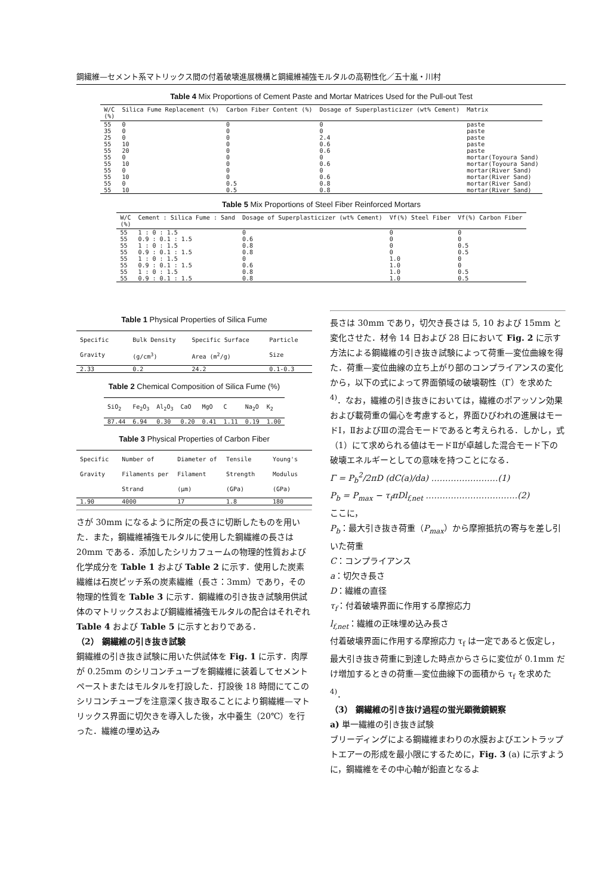鋼繊維—セメント系マトリックス間の付着破壊進展機構と鋼繊維補強モルタルの高靭性化／五十嵐・川村
Table 4 Mix Proportions of Cement Paste and Mortar Matrices Used for the Pull-out Test
| W/C (%) | Silica Fume Replacement (%) | Carbon Fiber Content (%) | Dosage of Superplasticizer (wt% Cement) | Matrix |
| --- | --- | --- | --- | --- |
| 55 | 0 | 0 | 0 | paste |
| 35 | 0 | 0 | 0 | paste |
| 25 | 0 | 0 | 2.4 | paste |
| 55 | 10 | 0 | 0.6 | paste |
| 55 | 20 | 0 | 0.6 | paste |
| 55 | 0 | 0 | 0 | mortar(Toyoura Sand) |
| 55 | 10 | 0 | 0.6 | mortar(Toyoura Sand) |
| 55 | 0 | 0 | 0 | mortar(River Sand) |
| 55 | 10 | 0 | 0.6 | mortar(River Sand) |
| 55 | 0 | 0.5 | 0.8 | mortar(River Sand) |
| 55 | 10 | 0.5 | 0.8 | mortar(River Sand) |
Table 5 Mix Proportions of Steel Fiber Reinforced Mortars
| W/C (%) | Cement : Silica Fume : Sand | Dosage of Superplasticizer (wt% Cement) | Vf(%) Steel Fiber | Vf(%) Carbon Fiber |
| --- | --- | --- | --- | --- |
| 55 | 1 : 0 : 1.5 | 0 | 0 | 0 |
| 55 | 0.9 : 0.1 : 1.5 | 0.6 | 0 | 0 |
| 55 | 1 : 0 : 1.5 | 0.8 | 0 | 0.5 |
| 55 | 0.9 : 0.1 : 1.5 | 0.8 | 0 | 0.5 |
| 55 | 1 : 0 : 1.5 | 0 | 1.0 | 0 |
| 55 | 0.9 : 0.1 : 1.5 | 0.6 | 1.0 | 0 |
| 55 | 1 : 0 : 1.5 | 0.8 | 1.0 | 0.5 |
| 55 | 0.9 : 0.1 : 1.5 | 0.8 | 1.0 | 0.5 |
Table 1 Physical Properties of Silica Fume
| Specific Gravity | Bulk Density (g/cm<sup>3</sup>) | Specific Surface Area (m<sup>2</sup>/g) | Particle Size |
| --- | --- | --- | --- |
| 2.33 | 0.2 | 24.2 | 0.1-0.3 |
Table 2 Chemical Composition of Silica Fume (%)
| SiO<sub>2</sub> | Fe<sub>2</sub>O<sub>3</sub> | Al<sub>2</sub>O<sub>3</sub> | CaO | MgO | C | Na<sub>2</sub>O | K<sub>2</sub> |
| --- | --- | --- | --- | --- | --- | --- | --- |
| 87.44 | 6.94 | 0.30 | 0.20 | 0.41 | 1.11 | 0.19 | 1.00 |
Table 3 Physical Properties of Carbon Fiber
| Specific Gravity | Number of Filaments per Strand | Diameter of Filament (μm) | Tensile Strength (GPa) | Young's Modulus (GPa) |
| --- | --- | --- | --- | --- |
| 1.90 | 4000 | 17 | 1.8 | 180 |
さが 30mm になるように所定の長さに切断したものを用いた．また，鋼繊維補強モルタルに使用した鋼繊維の長さは 20mm である．添加したシリカフュームの物理的性質および化学成分を Table 1 および Table 2 に示す．使用した炭素繊維は石炭ピッチ系の炭素繊維（長さ：3mm）であり，その物理的性質を Table 3 に示す．鋼繊維の引き抜き試験用供試体のマトリックスおよび鋼繊維補強モルタルの配合はそれぞれ Table 4 および Table 5 に示すとおりである．
（2） 鋼繊維の引き抜き試験
鋼繊維の引き抜き試験に用いた供試体を Fig. 1 に示す．肉厚が 0.25mm のシリコンチューブを鋼繊維に装着してセメントペーストまたはモルタルを打設した．打設後 18 時間にてこのシリコンチューブを注意深く抜き取ることにより鋼繊維—マトリックス界面に切欠きを導入した後，水中養生（20℃）を行った．繊維の埋め込み
長さは 30mm であり，切欠き長さは 5, 10 および 15mm と変化させた．材令 14 日および 28 日において Fig. 2 に示す方法による鋼繊維の引き抜き試験によって荷重—変位曲線を得た．荷重—変位曲線の立ち上がり部のコンプライアンスの変化から，以下の式によって界面領域の破壊靭性（Γ）を求めた<sup>4)</sup>．なお，繊維の引き抜きにおいては，繊維のポアッソン効果および載荷重の偏心を考慮すると，界面ひびわれの進展はモードⅠ，ⅡおよびⅢの混合モードであると考えられる．しかし，式（1）にて求められる値はモードⅡが卓越した混合モード下の破壊エネルギーとしての意味を持つことになる．
Γ = P<sub>b</sub><sup>2</sup>/2πD (dC(a)/da) ……………………(1)
P<sub>b</sub> = P<sub>max</sub> − τ<sub>f</sub>πDl<sub>f,net</sub> ……………………………(2)
ここに，
P<sub>b</sub>：最大引き抜き荷重（P<sub>max</sub>）から摩擦抵抗の寄与を差し引いた荷重
C：コンプライアンス
a：切欠き長さ
D：繊維の直径
τ<sub>f</sub>：付着破壊界面に作用する摩擦応力
l<sub>f,net</sub>：繊維の正味埋め込み長さ
付着破壊界面に作用する摩擦応力 τ<sub>f</sub> は一定であると仮定し，最大引き抜き荷重に到達した時点からさらに変位が 0.1mm だけ増加するときの荷重—変位曲線下の面積から τ<sub>f</sub> を求めた<sup>4)</sup>．
（3） 鋼繊維の引き抜け過程の蛍光顕微鏡観察
a) 単一繊維の引き抜き試験
ブリーディングによる鋼繊維まわりの水膜およびエントラップトエアーの形成を最小限にするために，Fig. 3 (a) に示すように，鋼繊維をその中心軸が鉛直となるよ